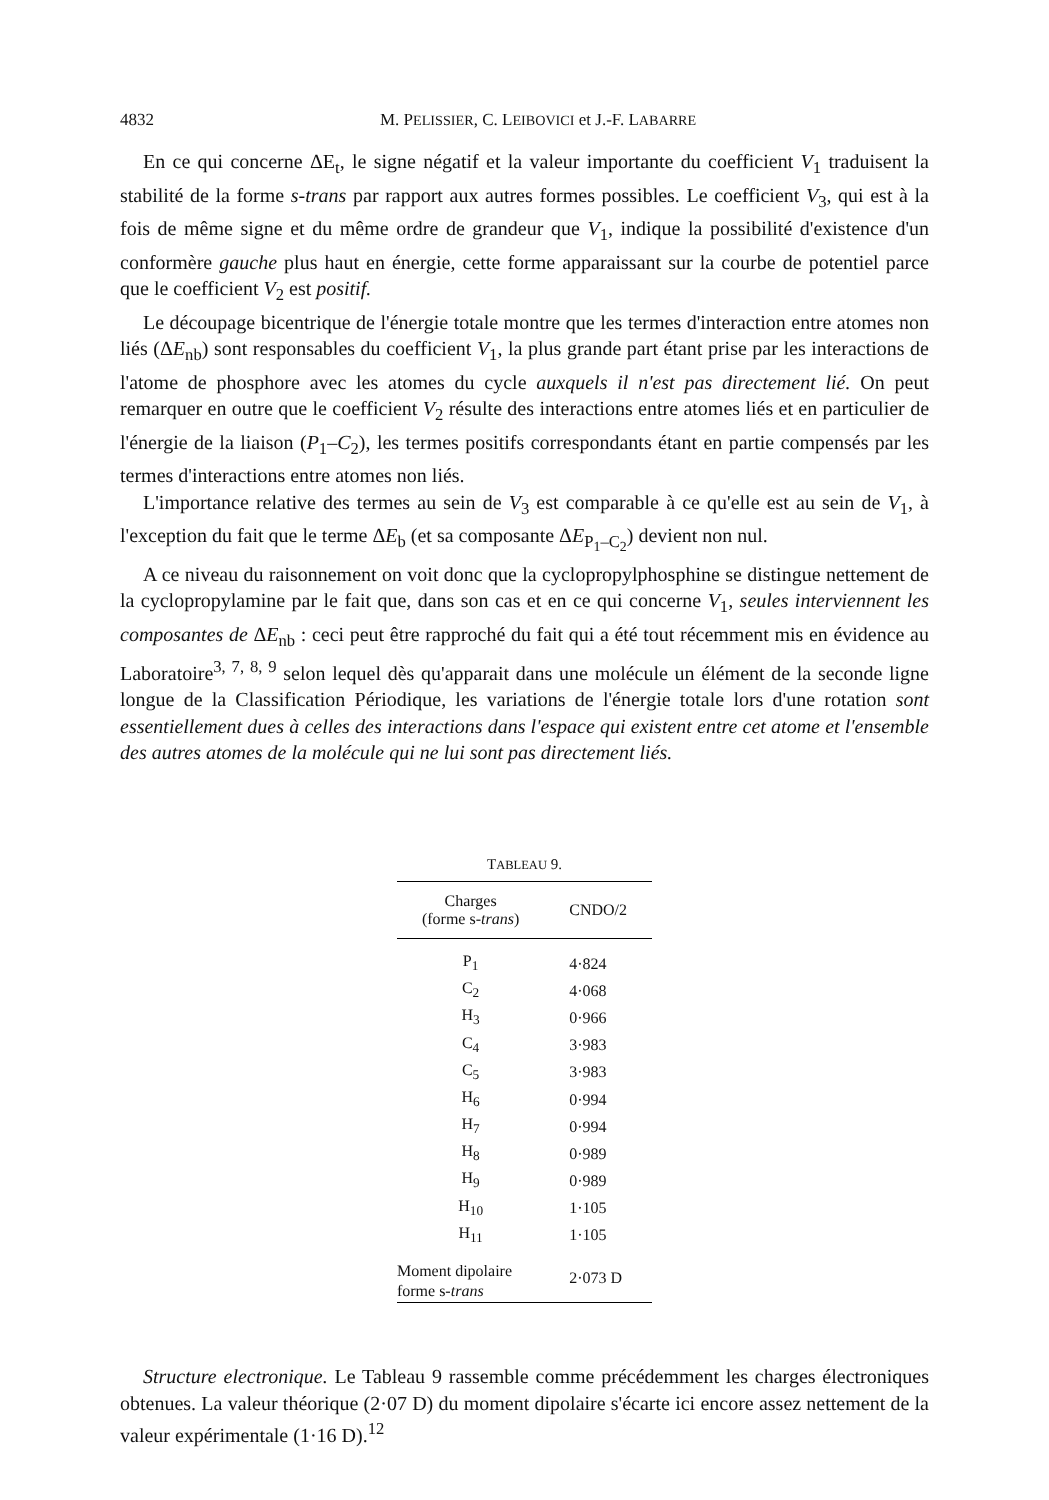4832 M. PELISSIER, C. LEIBOVICI et J.-F. LABARRE
En ce qui concerne ΔE<sub>t</sub>, le signe négatif et la valeur importante du coefficient V<sub>1</sub> traduisent la stabilité de la forme s-trans par rapport aux autres formes possibles. Le coefficient V<sub>3</sub>, qui est à la fois de même signe et du même ordre de grandeur que V<sub>1</sub>, indique la possibilité d'existence d'un conformère gauche plus haut en énergie, cette forme apparaissant sur la courbe de potentiel parce que le coefficient V<sub>2</sub> est positif.
Le découpage bicentrique de l'énergie totale montre que les termes d'interaction entre atomes non liés (ΔE<sub>nb</sub>) sont responsables du coefficient V<sub>1</sub>, la plus grande part étant prise par les interactions de l'atome de phosphore avec les atomes du cycle auxquels il n'est pas directement lié. On peut remarquer en outre que le coefficient V<sub>2</sub> résulte des interactions entre atomes liés et en particulier de l'énergie de la liaison (P<sub>1</sub>–C<sub>2</sub>), les termes positifs correspondants étant en partie compensés par les termes d'interactions entre atomes non liés.
L'importance relative des termes au sein de V<sub>3</sub> est comparable à ce qu'elle est au sein de V<sub>1</sub>, à l'exception du fait que le terme ΔE<sub>b</sub> (et sa composante ΔE<sub>P<sub>1</sub>–C<sub>2</sub></sub>) devient non nul.
A ce niveau du raisonnement on voit donc que la cyclopropylphosphine se distingue nettement de la cyclopropylamine par le fait que, dans son cas et en ce qui concerne V<sub>1</sub>, seules interviennent les composantes de ΔE<sub>nb</sub> : ceci peut être rapproché du fait qui a été tout récemment mis en évidence au Laboratoire<sup>3, 7, 8, 9</sup> selon lequel dès qu'apparait dans une molécule un élément de la seconde ligne longue de la Classification Périodique, les variations de l'énergie totale lors d'une rotation sont essentiellement dues à celles des interactions dans l'espace qui existent entre cet atome et l'ensemble des autres atomes de la molécule qui ne lui sont pas directement liés.
TABLEAU 9.
| Charges (forme s- trans ) | CNDO/2 |
| --- | --- |
| P<sub>1</sub> | 4·824 |
| C<sub>2</sub> | 4·068 |
| H<sub>3</sub> | 0·966 |
| C<sub>4</sub> | 3·983 |
| C<sub>5</sub> | 3·983 |
| H<sub>6</sub> | 0·994 |
| H<sub>7</sub> | 0·994 |
| H<sub>8</sub> | 0·989 |
| H<sub>9</sub> | 0·989 |
| H<sub>10</sub> | 1·105 |
| H<sub>11</sub> | 1·105 |
| Moment dipolaire forme s- trans | 2·073 D |
Structure electronique. Le Tableau 9 rassemble comme précédemment les charges électroniques obtenues. La valeur théorique (2·07 D) du moment dipolaire s'écarte ici encore assez nettement de la valeur expérimentale (1·16 D).<sup>12</sup>